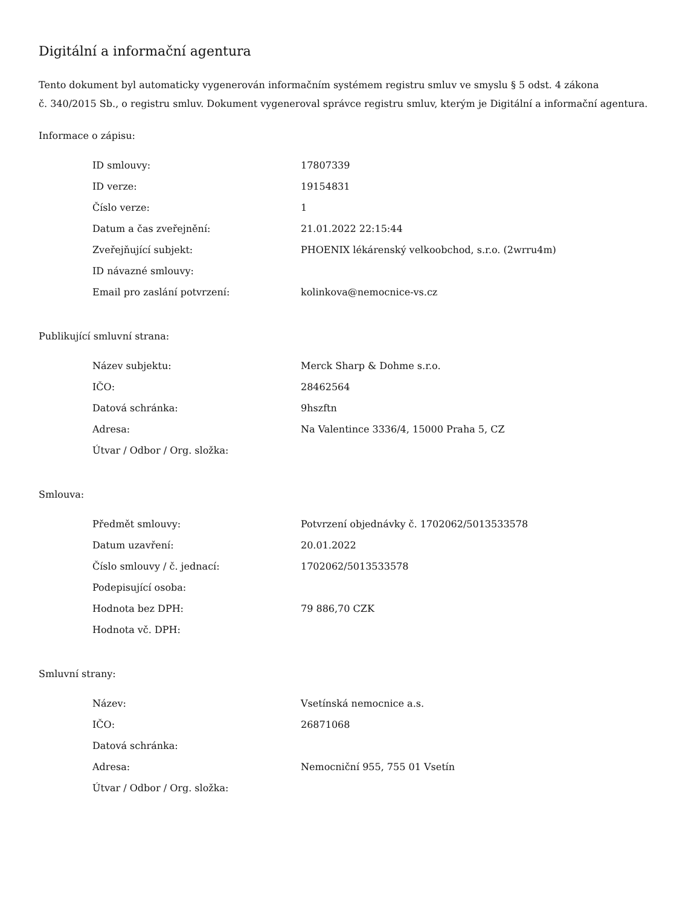Digitální a informační agentura
Tento dokument byl automaticky vygenerován informačním systémem registru smluv ve smyslu § 5 odst. 4 zákona
č. 340/2015 Sb., o registru smluv. Dokument vygeneroval správce registru smluv, kterým je Digitální a informační agentura.
Informace o zápisu:
| ID smlouvy: | 17807339 |
| ID verze: | 19154831 |
| Číslo verze: | 1 |
| Datum a čas zveřejnění: | 21.01.2022 22:15:44 |
| Zveřejňující subjekt: | PHOENIX lékárenský velkoobchod, s.r.o. (2wrru4m) |
| ID návazné smlouvy: | |
| Email pro zaslání potvrzení: | kolinkova@nemocnice-vs.cz |
Publikující smluvní strana:
| Název subjektu: | Merck Sharp & Dohme s.r.o. |
| IČO: | 28462564 |
| Datová schránka: | 9hszftn |
| Adresa: | Na Valentince 3336/4, 15000 Praha 5, CZ |
| Útvar / Odbor / Org. složka: | |
Smlouva:
| Předmět smlouvy: | Potvrzení objednávky č. 1702062/5013533578 |
| Datum uzavření: | 20.01.2022 |
| Číslo smlouvy / č. jednací: | 1702062/5013533578 |
| Podepisující osoba: | |
| Hodnota bez DPH: | 79 886,70 CZK |
| Hodnota vč. DPH: | |
Smluvní strany:
| Název: | Vsetínská nemocnice a.s. |
| IČO: | 26871068 |
| Datová schránka: | |
| Adresa: | Nemocniční 955, 755 01 Vsetín |
| Útvar / Odbor / Org. složka: | |